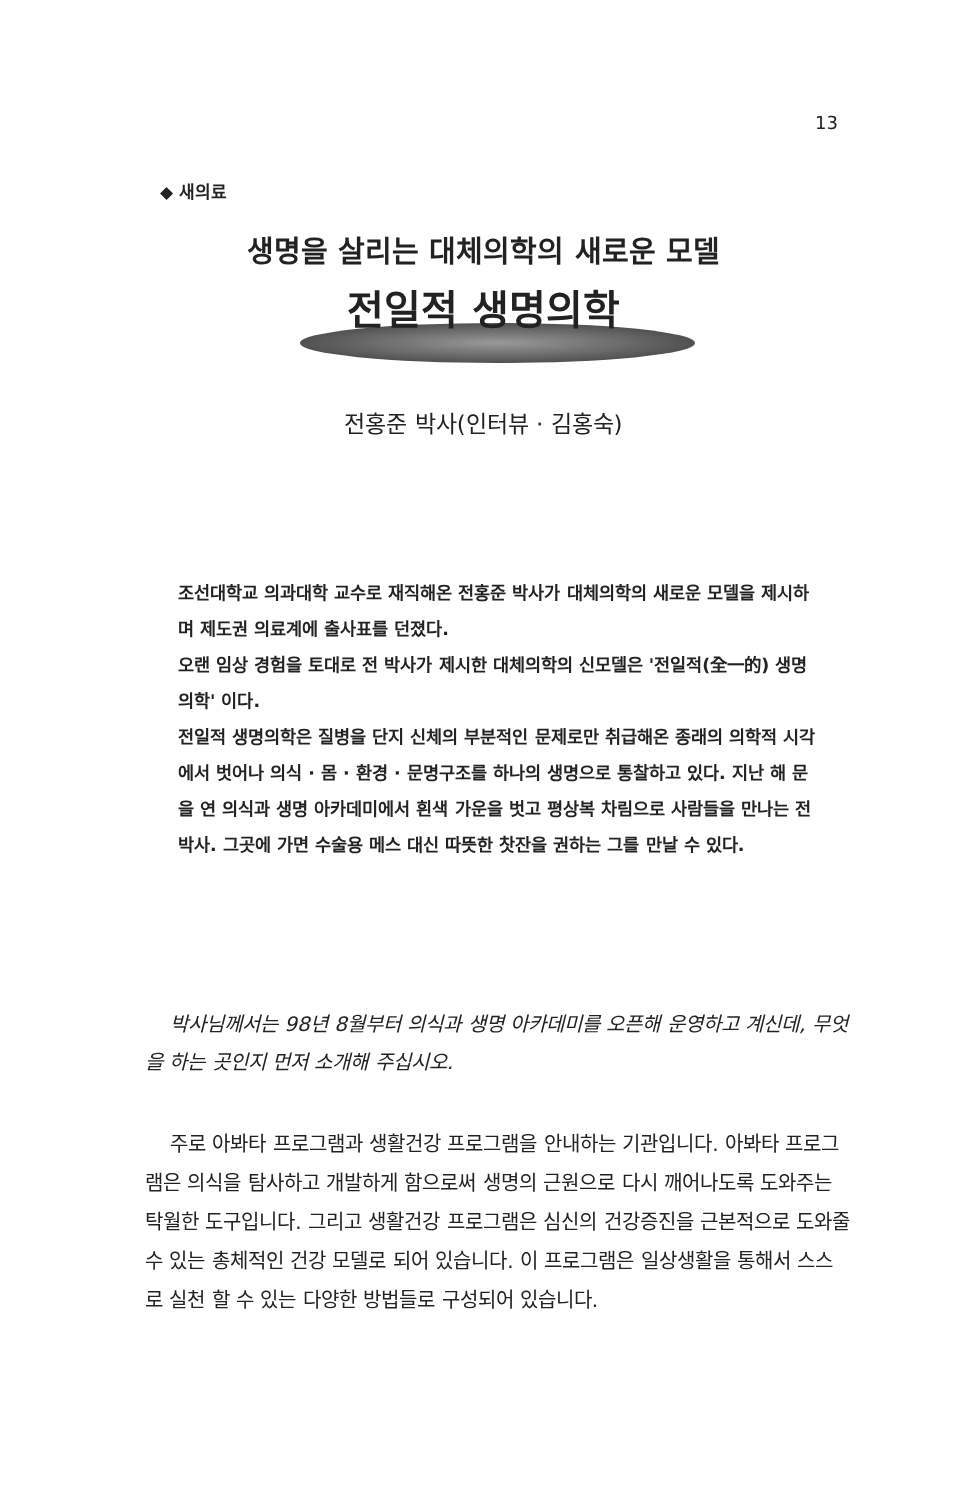13
◆ 새의료
생명을 살리는 대체의학의 새로운 모델
전일적 생명의학
전홍준 박사(인터뷰 · 김홍숙)
조선대학교 의과대학 교수로 재직해온 전홍준 박사가 대체의학의 새로운 모델을 제시하며 제도권 의료계에 출사표를 던졌다.
오랜 임상 경험을 토대로 전 박사가 제시한 대체의학의 신모델은 '전일적(全一的) 생명의학' 이다.
전일적 생명의학은 질병을 단지 신체의 부분적인 문제로만 취급해온 종래의 의학적 시각에서 벗어나 의식 · 몸 · 환경 · 문명구조를 하나의 생명으로 통찰하고 있다. 지난 해 문을 연 의식과 생명 아카데미에서 흰색 가운을 벗고 평상복 차림으로 사람들을 만나는 전 박사. 그곳에 가면 수술용 메스 대신 따뜻한 찻잔을 권하는 그를 만날 수 있다.
박사님께서는 98년 8월부터 의식과 생명 아카데미를 오픈해 운영하고 계신데, 무엇을 하는 곳인지 먼저 소개해 주십시오.
주로 아봐타 프로그램과 생활건강 프로그램을 안내하는 기관입니다. 아봐타 프로그램은 의식을 탐사하고 개발하게 함으로써 생명의 근원으로 다시 깨어나도록 도와주는 탁월한 도구입니다. 그리고 생활건강 프로그램은 심신의 건강증진을 근본적으로 도와줄 수 있는 총체적인 건강 모델로 되어 있습니다. 이 프로그램은 일상생활을 통해서 스스로 실천 할 수 있는 다양한 방법들로 구성되어 있습니다.